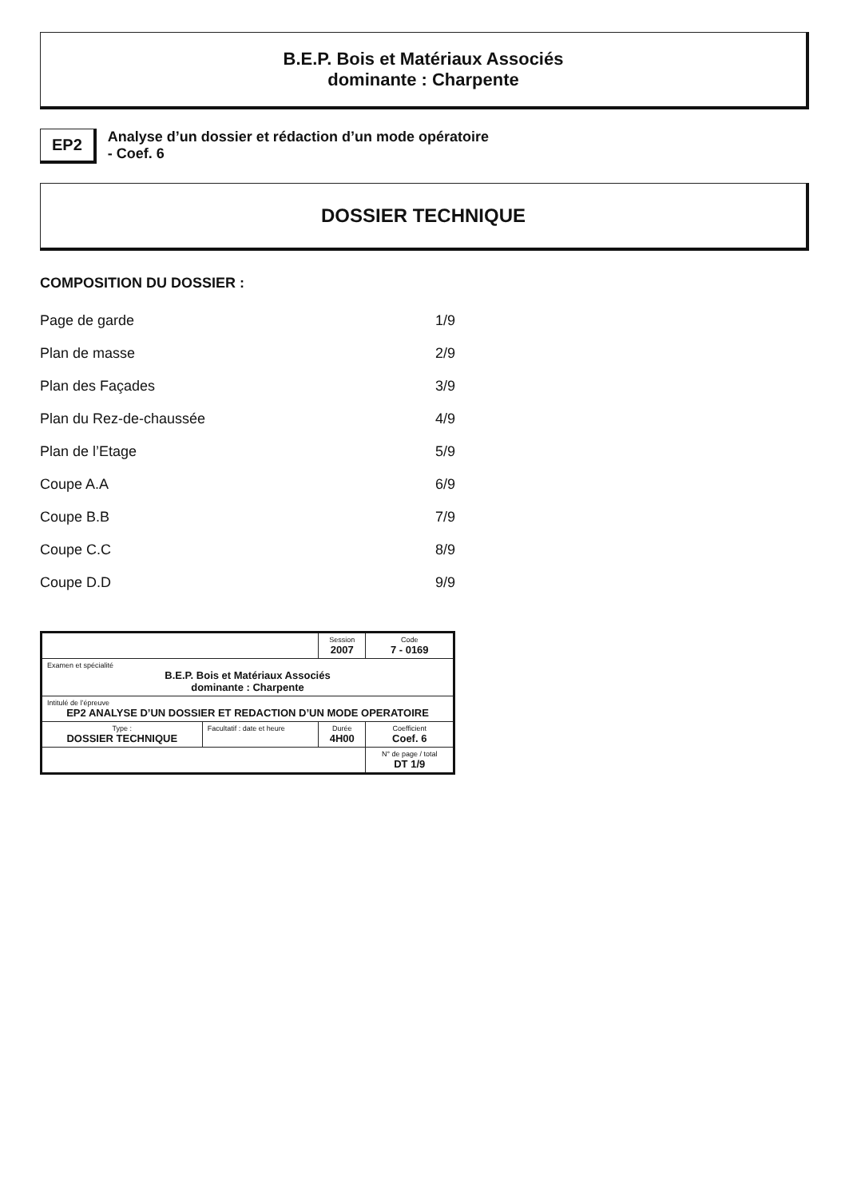B.E.P. Bois et Matériaux Associés
dominante : Charpente
EP2
Analyse d’un dossier et rédaction d’un mode opératoire
- Coef. 6
DOSSIER TECHNIQUE
COMPOSITION DU DOSSIER :
Page de garde 1/9
Plan de masse 2/9
Plan des Façades 3/9
Plan du Rez-de-chaussée 4/9
Plan de l’Etage 5/9
Coupe A.A 6/9
Coupe B.B 7/9
Coupe C.C 8/9
Coupe D.D 9/9
| | | Session 2007 | Code 7 - 0169 |
| Examen et spécialité B.E.P. Bois et Matériaux Associés dominante : Charpente | | | |
| Intitulé de l’épreuve EP2 ANALYSE D’UN DOSSIER ET REDACTION D’UN MODE OPERATOIRE | | | |
| Type : DOSSIER TECHNIQUE | Facultatif : date et heure | Durée 4H00 | Coefficient Coef. 6 |
| | | | N° de page / total DT 1/9 |